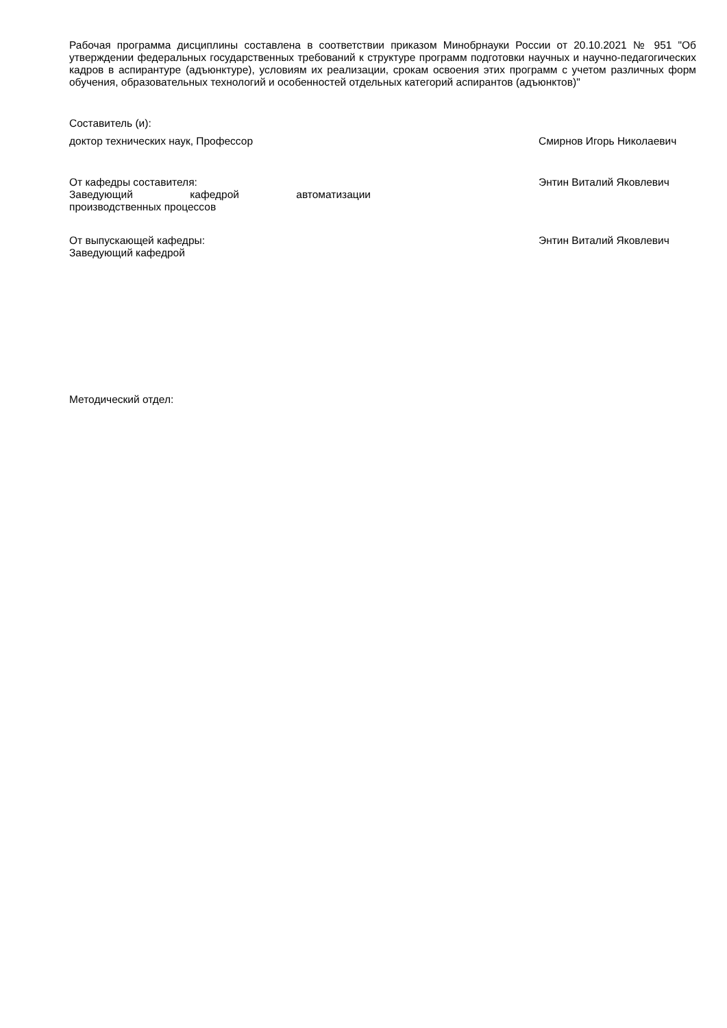Рабочая программа дисциплины составлена в соответствии приказом Минобрнауки России от 20.10.2021 № 951 "Об утверждении федеральных государственных требований к структуре программ подготовки научных и научно-педагогических кадров в аспирантуре (адъюнктуре), условиям их реализации, срокам освоения этих программ с учетом различных форм обучения, образовательных технологий и особенностей отдельных категорий аспирантов (адъюнктов)"
Составитель (и):
доктор технических наук, Профессор Смирнов Игорь Николаевич
От кафедры составителя:
Заведующий кафедрой автоматизации
производственных процессов
Энтин Виталий Яковлевич
От выпускающей кафедры:
Заведующий кафедрой
Энтин Виталий Яковлевич
Методический отдел: